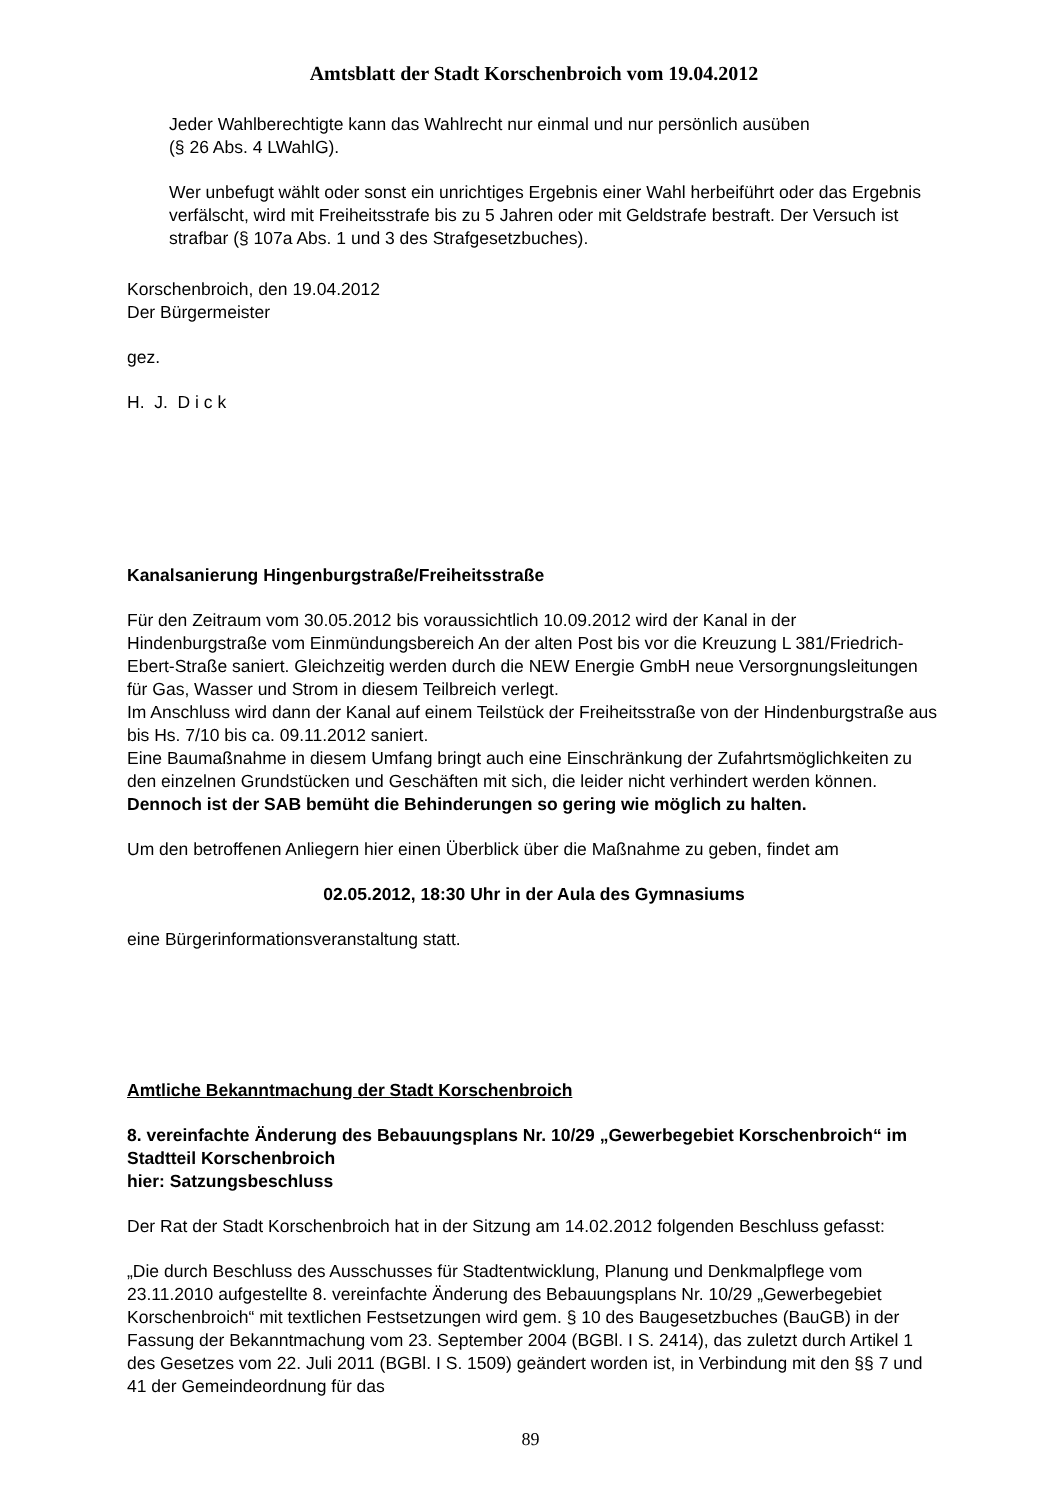Amtsblatt der Stadt Korschenbroich vom 19.04.2012
Jeder Wahlberechtigte kann das Wahlrecht nur einmal und nur persönlich ausüben
(§ 26 Abs. 4 LWahlG).
Wer unbefugt wählt oder sonst ein unrichtiges Ergebnis einer Wahl herbeiführt oder das Ergebnis verfälscht, wird mit Freiheitsstrafe bis zu 5 Jahren oder mit Geldstrafe bestraft. Der Versuch ist strafbar (§ 107a Abs. 1 und 3 des Strafgesetzbuches).
Korschenbroich, den 19.04.2012
Der Bürgermeister
gez.
H. J. D i c k
Kanalsanierung Hingenburgstraße/Freiheitsstraße
Für den Zeitraum vom 30.05.2012 bis voraussichtlich 10.09.2012 wird der Kanal in der Hindenburgstraße vom Einmündungsbereich An der alten Post bis vor die Kreuzung L 381/Friedrich-Ebert-Straße saniert. Gleichzeitig werden durch die NEW Energie GmbH neue Versorgnungsleitungen für Gas, Wasser und Strom in diesem Teilbreich verlegt.
Im Anschluss wird dann der Kanal auf einem Teilstück der Freiheitsstraße von der Hindenburgstraße aus bis Hs. 7/10 bis ca. 09.11.2012 saniert.
Eine Baumaßnahme in diesem Umfang bringt auch eine Einschränkung der Zufahrtsmöglichkeiten zu den einzelnen Grundstücken und Geschäften mit sich, die leider nicht verhindert werden können. Dennoch ist der SAB bemüht die Behinderungen so gering wie möglich zu halten.
Um den betroffenen Anliegern hier einen Überblick über die Maßnahme zu geben, findet am
02.05.2012, 18:30 Uhr in der Aula des Gymnasiums
eine Bürgerinformationsveranstaltung statt.
Amtliche Bekanntmachung der Stadt Korschenbroich
8. vereinfachte Änderung des Bebauungsplans Nr. 10/29 „Gewerbegebiet Korschenbroich“ im Stadtteil Korschenbroich
hier: Satzungsbeschluss
Der Rat der Stadt Korschenbroich hat in der Sitzung am 14.02.2012 folgenden Beschluss gefasst:
„Die durch Beschluss des Ausschusses für Stadtentwicklung, Planung und Denkmalpflege vom 23.11.2010 aufgestellte 8. vereinfachte Änderung des Bebauungsplans Nr. 10/29 „Gewerbegebiet Korschenbroich“ mit textlichen Festsetzungen wird gem. § 10 des Baugesetzbuches (BauGB) in der Fassung der Bekanntmachung vom 23. September 2004 (BGBl. I S. 2414), das zuletzt durch Artikel 1 des Gesetzes vom 22. Juli 2011 (BGBl. I S. 1509) geändert worden ist, in Verbindung mit den §§ 7 und 41 der Gemeindeordnung für das
89